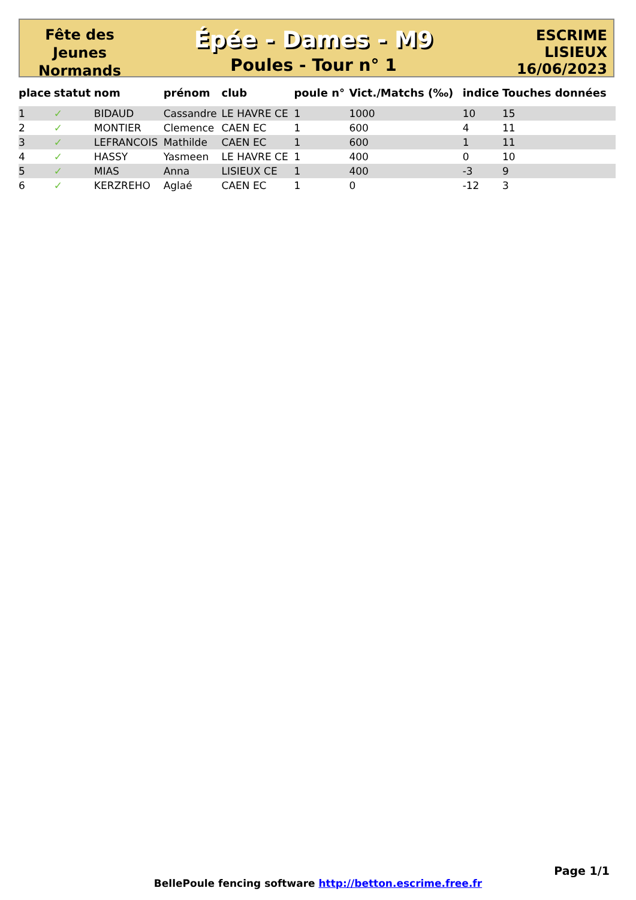Fête des
Jeunes
Normands
Épée - Dames - M9
Poules - Tour n° 1
ESCRIME
LISIEUX
16/06/2023
| place | statut | nom | prénom | club | poule n° | Vict./Matchs (‰) | indice | Touches données |
| --- | --- | --- | --- | --- | --- | --- | --- | --- |
| 1 | ✓ | BIDAUD | Cassandre | LE HAVRE CE | 1 | 1000 | 10 | 15 |
| 2 | ✓ | MONTIER | Clemence | CAEN EC | 1 | 600 | 4 | 11 |
| 3 | ✓ | LEFRANCOIS | Mathilde | CAEN EC | 1 | 600 | 1 | 11 |
| 4 | ✓ | HASSY | Yasmeen | LE HAVRE CE | 1 | 400 | 0 | 10 |
| 5 | ✓ | MIAS | Anna | LISIEUX CE | 1 | 400 | -3 | 9 |
| 6 | ✓ | KERZREHO | Aglaé | CAEN EC | 1 | 0 | -12 | 3 |
Page 1/1
BellePoule fencing software http://betton.escrime.free.fr